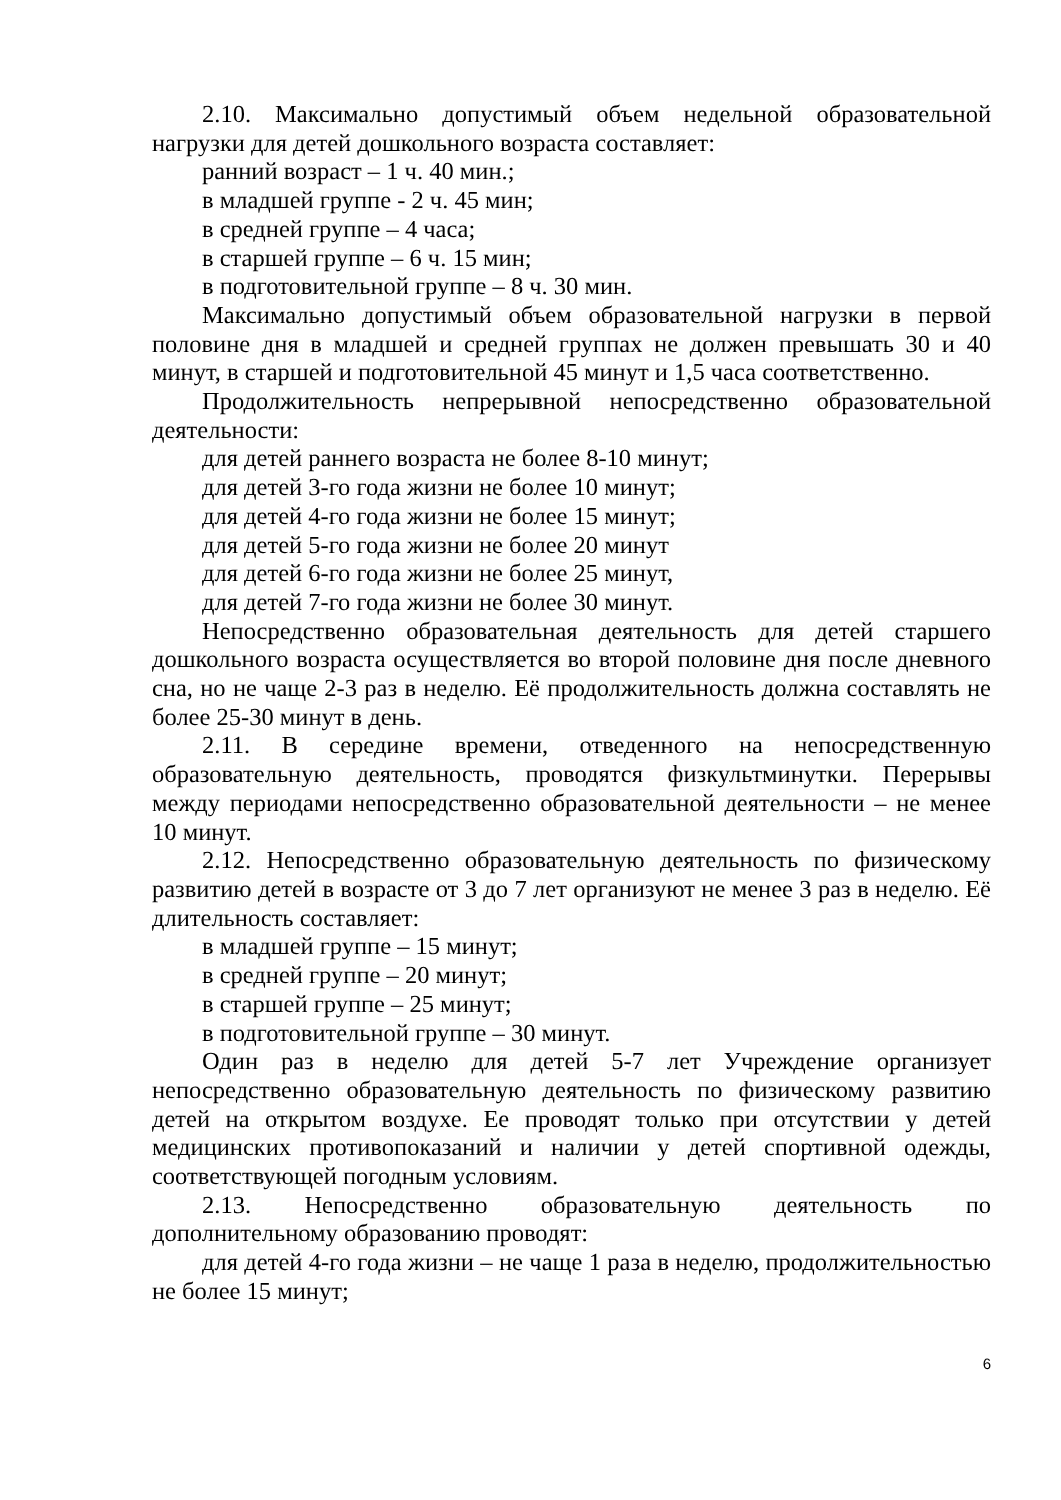2.10. Максимально допустимый объем недельной образовательной нагрузки для детей дошкольного возраста составляет:
ранний возраст – 1 ч. 40 мин.;
в младшей группе - 2 ч. 45 мин;
в средней группе – 4 часа;
в старшей группе – 6 ч. 15 мин;
в подготовительной группе – 8 ч. 30 мин.
Максимально допустимый объем образовательной нагрузки в первой половине дня в младшей и средней группах не должен превышать 30 и 40 минут, в старшей и подготовительной 45 минут и 1,5 часа соответственно.
Продолжительность непрерывной непосредственно образовательной деятельности:
для детей раннего возраста не более 8-10 минут;
для детей 3-го года жизни не более 10 минут;
для детей 4-го года жизни не более 15 минут;
для детей 5-го года жизни не более 20 минут
для детей 6-го года жизни не более 25 минут,
для детей 7-го года жизни не более 30 минут.
Непосредственно образовательная деятельность для детей старшего дошкольного возраста осуществляется во второй половине дня после дневного сна, но не чаще 2-3 раз в неделю. Её продолжительность должна составлять не более 25-30 минут в день.
2.11. В середине времени, отведенного на непосредственную образовательную деятельность, проводятся физкультминутки. Перерывы между периодами непосредственно образовательной деятельности – не менее 10 минут.
2.12. Непосредственно образовательную деятельность по физическому развитию детей в возрасте от 3 до 7 лет организуют не менее 3 раз в неделю. Её длительность составляет:
в младшей группе – 15 минут;
в средней группе – 20 минут;
в старшей группе – 25 минут;
в подготовительной группе – 30 минут.
Один раз в неделю для детей 5-7 лет Учреждение организует непосредственно образовательную деятельность по физическому развитию детей на открытом воздухе. Ее проводят только при отсутствии у детей медицинских противопоказаний и наличии у детей спортивной одежды, соответствующей погодным условиям.
2.13. Непосредственно образовательную деятельность по дополнительному образованию проводят:
для детей 4-го года жизни – не чаще 1 раза в неделю, продолжительностью не более 15 минут;
6